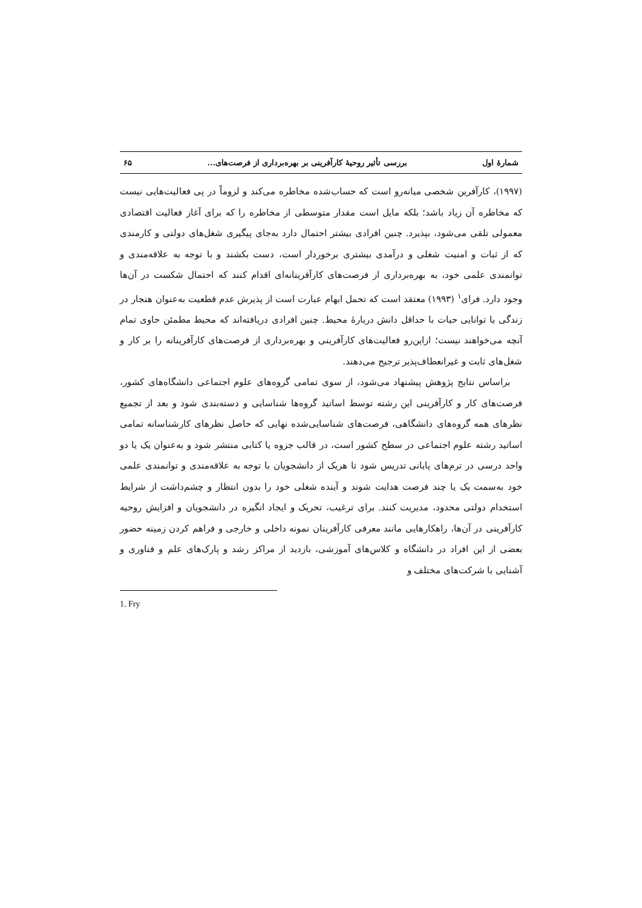شمارهٔ اول بررسی تأثیر روحیهٔ کارآفرینی بر بهره‌برداری از فرصت‌های... ۶۵
(۱۹۹۷)، کارآفرین شخصی میانه‌رو است که حساب‌شده مخاطره می‌کند و لزوماً در پی فعالیت‌هایی نیست که مخاطره آن زیاد باشد؛ بلکه مایل است مقدار متوسطی از مخاطره را که برای آغاز فعالیت اقتصادی معمولی تلقی می‌شود، بپذیرد. چنین افرادی بیشتر احتمال دارد به‌جای پیگیری شغل‌های دولتی و کارمندی که از ثبات و امنیت شغلی و درآمدی بیشتری برخوردار است، دست بکشند و با توجه به علاقه‌مندی و توانمندی علمی خود، به بهره‌برداری از فرصت‌های کارآفرینانه‌ای اقدام کنند که احتمال شکست در آن‌ها وجود دارد. فرای<sup>۱</sup> (۱۹۹۳) معتقد است که تحمل ابهام عبارت است از پذیرش عدم قطعیت به‌عنوان هنجار در زندگی یا توانایی حیات با حداقل دانش دربارهٔ محیط. چنین افرادی دریافته‌اند که محیط مطمئن حاوی تمام آنچه می‌خواهند نیست؛ ازاین‌رو فعالیت‌های کارآفرینی و بهره‌برداری از فرصت‌های کارآفرینانه را بر کار و شغل‌های ثابت و غیرانعطاف‌پذیر ترجیح می‌دهند.
براساس نتایج پژوهش پیشنهاد می‌شود، از سوی تمامی گروه‌های علوم اجتماعی دانشگاه‌های کشور، فرصت‌های کار و کارآفرینی این رشته توسط اساتید گروه‌ها شناسایی و دسته‌بندی شود و بعد از تجمیع نظرهای همه گروه‌های دانشگاهی، فرصت‌های شناسایی‌شده نهایی که حاصل نظرهای کارشناسانه تمامی اساتید رشته علوم اجتماعی در سطح کشور است، در قالب جزوه یا کتابی منتشر شود و به‌عنوان یک یا دو واحد درسی در ترم‌های پایانی تدریس شود تا هریک از دانشجویان با توجه به علاقه‌مندی و توانمندی علمی خود به‌سمت یک یا چند فرصت هدایت شوند و آینده شغلی خود را بدون انتظار و چشم‌داشت از شرایط استخدام دولتی محدود، مدیریت کنند. برای ترغیب، تحریک و ایجاد انگیزه در دانشجویان و افزایش روحیه کارآفرینی در آن‌ها، راهکارهایی مانند معرفی کارآفرینان نمونه داخلی و خارجی و فراهم کردن زمینه حضور بعضی از این افراد در دانشگاه و کلاس‌های آموزشی، بازدید از مراکز رشد و پارک‌های علم و فناوری و آشنایی با شرکت‌های مختلف و
1. Fry